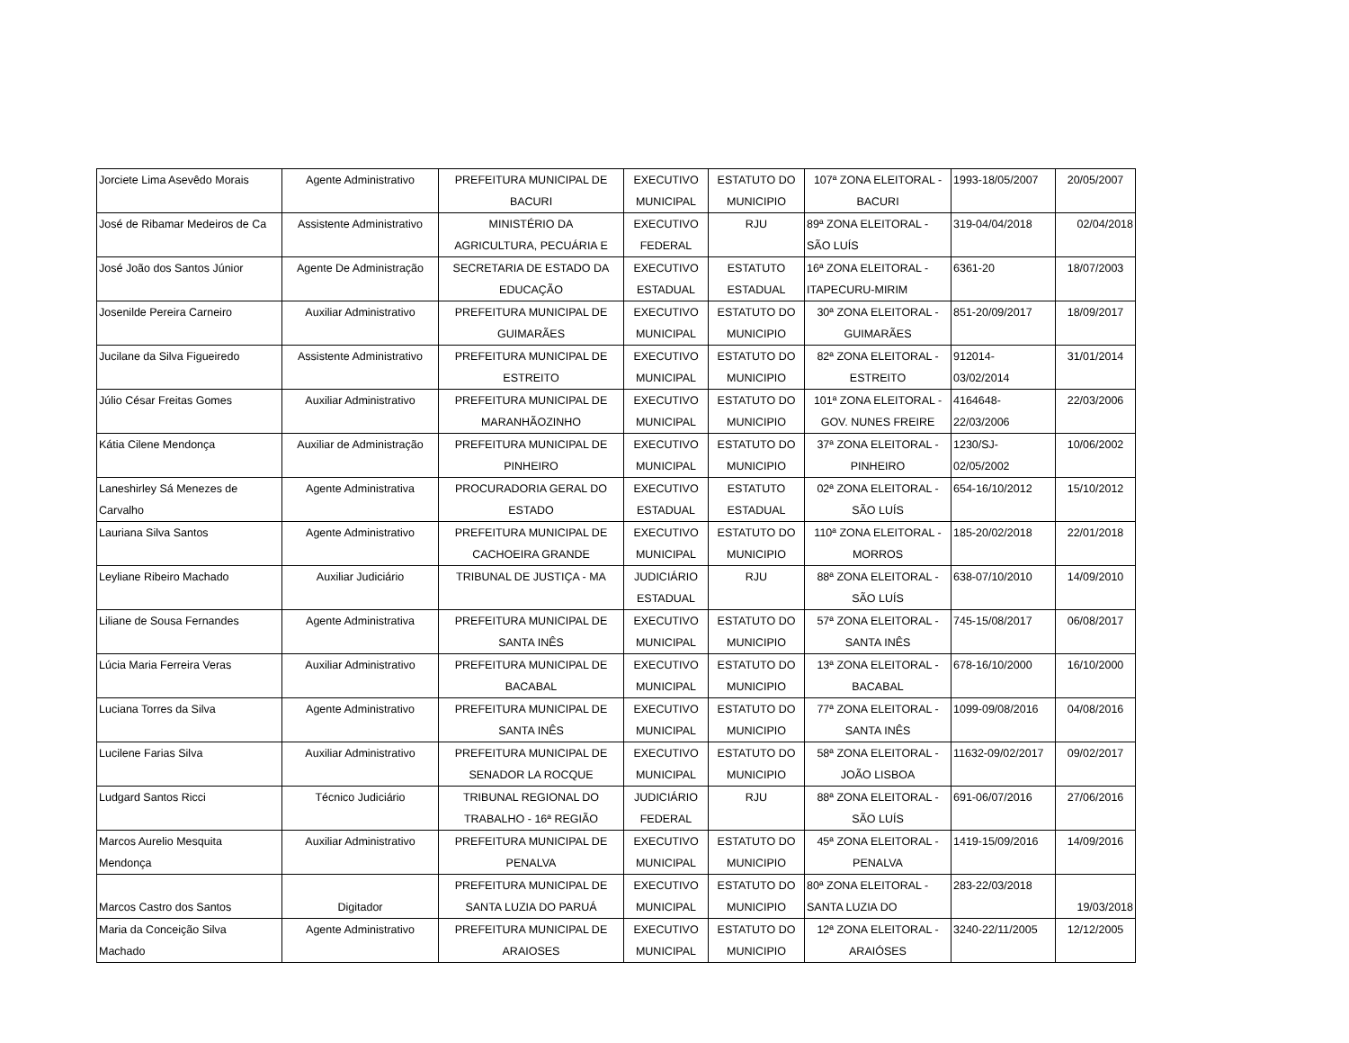| Jorciete Lima Asevêdo Morais | Agente Administrativo | PREFEITURA MUNICIPAL DE BACURI | EXECUTIVO MUNICIPAL | ESTATUTO DO MUNICIPIO | 107ª ZONA ELEITORAL - BACURI | 1993-18/05/2007 | 20/05/2007 |
| José de Ribamar Medeiros de Ca | Assistente Administrativo | MINISTÉRIO DA AGRICULTURA, PECUÁRIA E | EXECUTIVO FEDERAL | RJU | 89ª ZONA ELEITORAL - SÃO LUÍS | 319-04/04/2018 | 02/04/2018 |
| José João dos Santos Júnior | Agente De Administração | SECRETARIA DE ESTADO DA EDUCAÇÃO | EXECUTIVO ESTADUAL | ESTATUTO ESTADUAL | 16ª ZONA ELEITORAL - ITAPECURU-MIRIM | 6361-20 | 18/07/2003 |
| Josenilde Pereira Carneiro | Auxiliar Administrativo | PREFEITURA MUNICIPAL DE GUIMARÃES | EXECUTIVO MUNICIPAL | ESTATUTO DO MUNICIPIO | 30ª ZONA ELEITORAL - GUIMARÃES | 851-20/09/2017 | 18/09/2017 |
| Jucilane da Silva Figueiredo | Assistente Administrativo | PREFEITURA MUNICIPAL DE ESTREITO | EXECUTIVO MUNICIPAL | ESTATUTO DO MUNICIPIO | 82ª ZONA ELEITORAL - ESTREITO | 912014- 03/02/2014 | 31/01/2014 |
| Júlio César Freitas Gomes | Auxiliar Administrativo | PREFEITURA MUNICIPAL DE MARANHÃOZINHO | EXECUTIVO MUNICIPAL | ESTATUTO DO MUNICIPIO | 101ª ZONA ELEITORAL - GOV. NUNES FREIRE | 4164648- 22/03/2006 | 22/03/2006 |
| Kátia Cilene Mendonça | Auxiliar de Administração | PREFEITURA MUNICIPAL DE PINHEIRO | EXECUTIVO MUNICIPAL | ESTATUTO DO MUNICIPIO | 37ª ZONA ELEITORAL - PINHEIRO | 1230/SJ- 02/05/2002 | 10/06/2002 |
| Laneshirley Sá Menezes de Carvalho | Agente Administrativa | PROCURADORIA GERAL DO ESTADO | EXECUTIVO ESTADUAL | ESTATUTO ESTADUAL | 02ª ZONA ELEITORAL - SÃO LUÍS | 654-16/10/2012 | 15/10/2012 |
| Lauriana Silva Santos | Agente Administrativo | PREFEITURA MUNICIPAL DE CACHOEIRA GRANDE | EXECUTIVO MUNICIPAL | ESTATUTO DO MUNICIPIO | 110ª ZONA ELEITORAL - MORROS | 185-20/02/2018 | 22/01/2018 |
| Leyliane Ribeiro Machado | Auxiliar Judiciário | TRIBUNAL DE JUSTIÇA - MA | JUDICIÁRIO ESTADUAL | RJU | 88ª ZONA ELEITORAL - SÃO LUÍS | 638-07/10/2010 | 14/09/2010 |
| Liliane de Sousa Fernandes | Agente Administrativa | PREFEITURA MUNICIPAL DE SANTA INÊS | EXECUTIVO MUNICIPAL | ESTATUTO DO MUNICIPIO | 57ª ZONA ELEITORAL - SANTA INÊS | 745-15/08/2017 | 06/08/2017 |
| Lúcia Maria Ferreira Veras | Auxiliar Administrativo | PREFEITURA MUNICIPAL DE BACABAL | EXECUTIVO MUNICIPAL | ESTATUTO DO MUNICIPIO | 13ª ZONA ELEITORAL - BACABAL | 678-16/10/2000 | 16/10/2000 |
| Luciana Torres da Silva | Agente Administrativo | PREFEITURA MUNICIPAL DE SANTA INÊS | EXECUTIVO MUNICIPAL | ESTATUTO DO MUNICIPIO | 77ª ZONA ELEITORAL - SANTA INÊS | 1099-09/08/2016 | 04/08/2016 |
| Lucilene Farias Silva | Auxiliar Administrativo | PREFEITURA MUNICIPAL DE SENADOR LA ROCQUE | EXECUTIVO MUNICIPAL | ESTATUTO DO MUNICIPIO | 58ª ZONA ELEITORAL - JOÃO LISBOA | 11632-09/02/2017 | 09/02/2017 |
| Ludgard Santos Ricci | Técnico Judiciário | TRIBUNAL REGIONAL DO TRABALHO - 16ª REGIÃO | JUDICIÁRIO FEDERAL | RJU | 88ª ZONA ELEITORAL - SÃO LUÍS | 691-06/07/2016 | 27/06/2016 |
| Marcos Aurelio Mesquita Mendonça | Auxiliar Administrativo | PREFEITURA MUNICIPAL DE PENALVA | EXECUTIVO MUNICIPAL | ESTATUTO DO MUNICIPIO | 45ª ZONA ELEITORAL - PENALVA | 1419-15/09/2016 | 14/09/2016 |
| Marcos Castro dos Santos | Digitador | PREFEITURA MUNICIPAL DE SANTA LUZIA DO PARUÁ | EXECUTIVO MUNICIPAL | ESTATUTO DO MUNICIPIO | 80ª ZONA ELEITORAL - SANTA LUZIA DO | 283-22/03/2018 | 19/03/2018 |
| Maria da Conceição Silva Machado | Agente Administrativo | PREFEITURA MUNICIPAL DE ARAIOSES | EXECUTIVO MUNICIPAL | ESTATUTO DO MUNICIPIO | 12ª ZONA ELEITORAL - ARAIÓSES | 3240-22/11/2005 | 12/12/2005 |